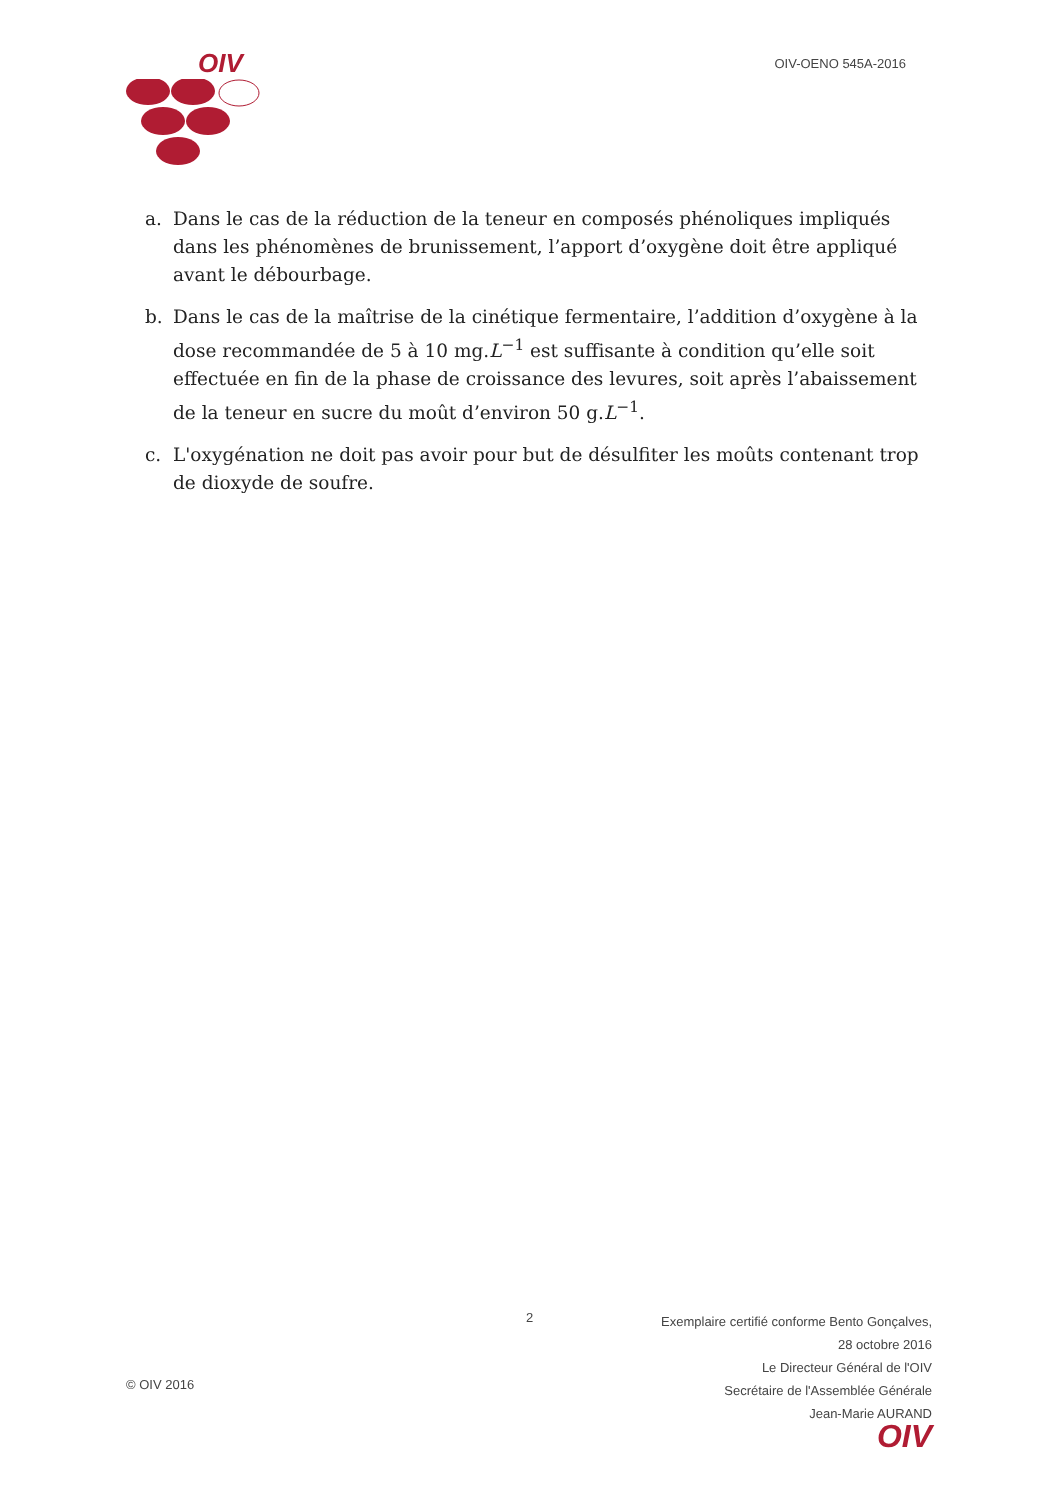OIV
OIV-OENO 545A-2016
a. Dans le cas de la réduction de la teneur en composés phénoliques impliqués dans les phénomènes de brunissement, l’apport d’oxygène doit être appliqué avant le débourbage.
b. Dans le cas de la maîtrise de la cinétique fermentaire, l’addition d’oxygène à la dose recommandée de 5 à 10 mg.L<sup>−1</sup> est suffisante à condition qu’elle soit effectuée en fin de la phase de croissance des levures, soit après l’abaissement de la teneur en sucre du moût d’environ 50 g.L<sup>−1</sup>.
c. L'oxygénation ne doit pas avoir pour but de désulfiter les moûts contenant trop de dioxyde de soufre.
2
Exemplaire certifié conforme Bento Gonçalves, 28 octobre 2016
Le Directeur Général de l'OIV
Secrétaire de l'Assemblée Générale
Jean-Marie AURAND
OIV
© OIV 2016